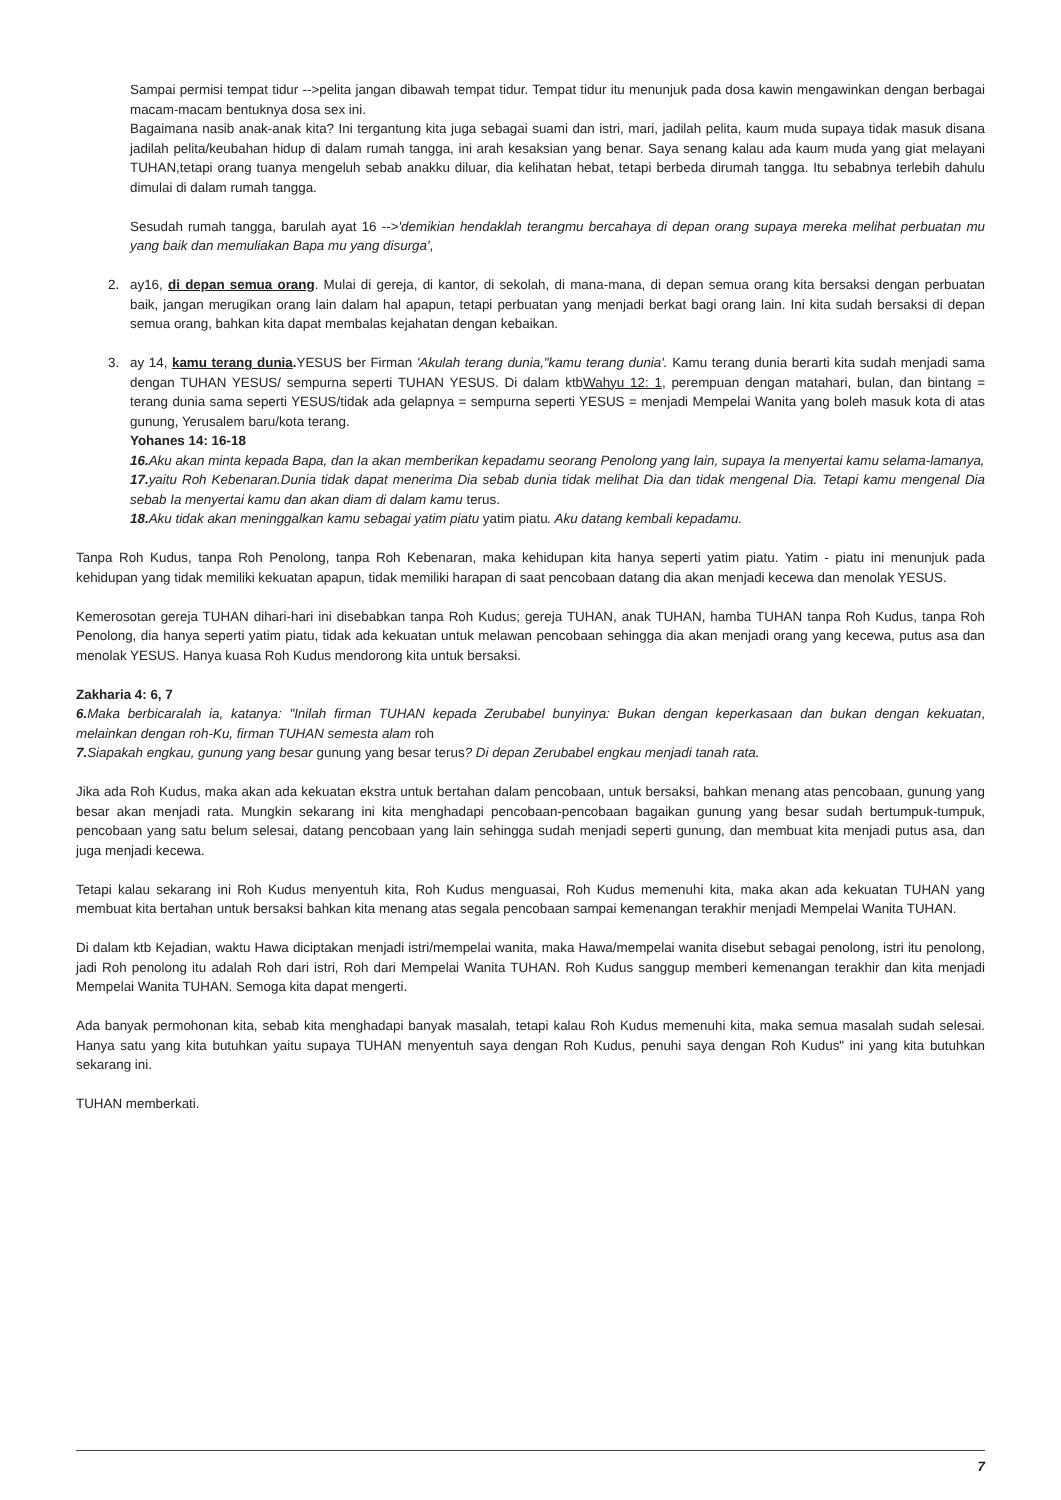Sampai permisi tempat tidur -->pelita jangan dibawah tempat tidur. Tempat tidur itu menunjuk pada dosa kawin mengawinkan dengan berbagai macam-macam bentuknya dosa sex ini.
Bagaimana nasib anak-anak kita? Ini tergantung kita juga sebagai suami dan istri, mari, jadilah pelita, kaum muda supaya tidak masuk disana jadilah pelita/keubahan hidup di dalam rumah tangga, ini arah kesaksian yang benar. Saya senang kalau ada kaum muda yang giat melayani TUHAN,tetapi orang tuanya mengeluh sebab anakku diluar, dia kelihatan hebat, tetapi berbeda dirumah tangga. Itu sebabnya terlebih dahulu dimulai di dalam rumah tangga.
Sesudah rumah tangga, barulah ayat 16 -->'demikian hendaklah terangmu bercahaya di depan orang supaya mereka melihat perbuatan mu yang baik dan memuliakan Bapa mu yang disurga',
2. ay16, di depan semua orang. Mulai di gereja, di kantor, di sekolah, di mana-mana, di depan semua orang kita bersaksi dengan perbuatan baik, jangan merugikan orang lain dalam hal apapun, tetapi perbuatan yang menjadi berkat bagi orang lain. Ini kita sudah bersaksi di depan semua orang, bahkan kita dapat membalas kejahatan dengan kebaikan.
3. ay 14, kamu terang dunia. YESUS ber Firman 'Akulah terang dunia,"kamu terang dunia'. Kamu terang dunia berarti kita sudah menjadi sama dengan TUHAN YESUS/ sempurna seperti TUHAN YESUS. Di dalam ktbWahyu 12: 1, perempuan dengan matahari, bulan, dan bintang = terang dunia sama seperti YESUS/tidak ada gelapnya = sempurna seperti YESUS = menjadi Mempelai Wanita yang boleh masuk kota di atas gunung, Yerusalem baru/kota terang.
Yohanes 14: 16-18
16. Aku akan minta kepada Bapa, dan Ia akan memberikan kepadamu seorang Penolong yang lain, supaya Ia menyertai kamu selama-lamanya,
17. yaitu Roh Kebenaran.Dunia tidak dapat menerima Dia sebab dunia tidak melihat Dia dan tidak mengenal Dia. Tetapi kamu mengenal Dia sebab Ia menyertai kamu dan akan diam di dalam kamu terus.
18. Aku tidak akan meninggalkan kamu sebagai yatim piatu yatim piatu. Aku datang kembali kepadamu.
Tanpa Roh Kudus, tanpa Roh Penolong, tanpa Roh Kebenaran, maka kehidupan kita hanya seperti yatim piatu. Yatim - piatu ini menunjuk pada kehidupan yang tidak memiliki kekuatan apapun, tidak memiliki harapan di saat pencobaan datang dia akan menjadi kecewa dan menolak YESUS.
Kemerosotan gereja TUHAN dihari-hari ini disebabkan tanpa Roh Kudus; gereja TUHAN, anak TUHAN, hamba TUHAN tanpa Roh Kudus, tanpa Roh Penolong, dia hanya seperti yatim piatu, tidak ada kekuatan untuk melawan pencobaan sehingga dia akan menjadi orang yang kecewa, putus asa dan menolak YESUS. Hanya kuasa Roh Kudus mendorong kita untuk bersaksi.
Zakharia 4: 6, 7
6. Maka berbicaralah ia, katanya: "Inilah firman TUHAN kepada Zerubabel bunyinya: Bukan dengan keperkasaan dan bukan dengan kekuatan, melainkan dengan roh-Ku, firman TUHAN semesta alam roh
7. Siapakah engkau, gunung yang besar gunung yang besar terus? Di depan Zerubabel engkau menjadi tanah rata.
Jika ada Roh Kudus, maka akan ada kekuatan ekstra untuk bertahan dalam pencobaan, untuk bersaksi, bahkan menang atas pencobaan, gunung yang besar akan menjadi rata. Mungkin sekarang ini kita menghadapi pencobaan-pencobaan bagaikan gunung yang besar sudah bertumpuk-tumpuk, pencobaan yang satu belum selesai, datang pencobaan yang lain sehingga sudah menjadi seperti gunung, dan membuat kita menjadi putus asa, dan juga menjadi kecewa.
Tetapi kalau sekarang ini Roh Kudus menyentuh kita, Roh Kudus menguasai, Roh Kudus memenuhi kita, maka akan ada kekuatan TUHAN yang membuat kita bertahan untuk bersaksi bahkan kita menang atas segala pencobaan sampai kemenangan terakhir menjadi Mempelai Wanita TUHAN.
Di dalam ktb Kejadian, waktu Hawa diciptakan menjadi istri/mempelai wanita, maka Hawa/mempelai wanita disebut sebagai penolong, istri itu penolong, jadi Roh penolong itu adalah Roh dari istri, Roh dari Mempelai Wanita TUHAN. Roh Kudus sanggup memberi kemenangan terakhir dan kita menjadi Mempelai Wanita TUHAN. Semoga kita dapat mengerti.
Ada banyak permohonan kita, sebab kita menghadapi banyak masalah, tetapi kalau Roh Kudus memenuhi kita, maka semua masalah sudah selesai. Hanya satu yang kita butuhkan yaitu supaya TUHAN menyentuh saya dengan Roh Kudus, penuhi saya dengan Roh Kudus" ini yang kita butuhkan sekarang ini.
TUHAN memberkati.
7